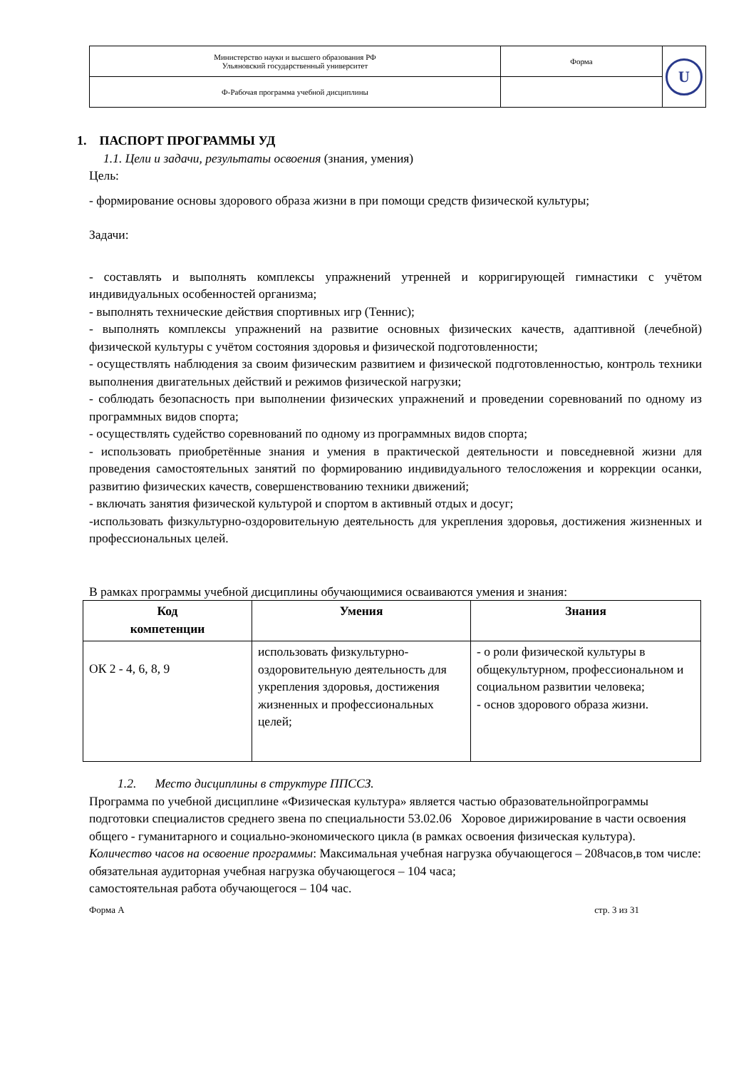| Министерство науки и высшего образования РФ Ульяновский государственный университет | Форма | U |
| Ф-Рабочая программа учебной дисциплины | | |
1. ПАСПОРТ ПРОГРАММЫ УД
1.1. Цели и задачи, результаты освоения (знания, умения)
Цель:
- формирование основы здорового образа жизни в при помощи средств физической культуры;
Задачи:
- составлять и выполнять комплексы упражнений утренней и корригирующей гимнастики с учётом индивидуальных особенностей организма;
- выполнять технические действия спортивных игр (Теннис);
- выполнять комплексы упражнений на развитие основных физических качеств, адаптивной (лечебной) физической культуры с учётом состояния здоровья и физической подготовленности;
- осуществлять наблюдения за своим физическим развитием и физической подготовленностью, контроль техники выполнения двигательных действий и режимов физической нагрузки;
- соблюдать безопасность при выполнении физических упражнений и проведении соревнований по одному из программных видов спорта;
- осуществлять судейство соревнований по одному из программных видов спорта;
- использовать приобретённые знания и умения в практической деятельности и повседневной жизни для проведения самостоятельных занятий по формированию индивидуального телосложения и коррекции осанки, развитию физических качеств, совершенствованию техники движений;
- включать занятия физической культурой и спортом в активный отдых и досуг;
-использовать физкультурно-оздоровительную деятельность для укрепления здоровья, достижения жизненных и профессиональных целей.
В рамках программы учебной дисциплины обучающимися осваиваются умения и знания:
| Код компетенции | Умения | Знания |
| --- | --- | --- |
| ОК 2 - 4, 6, 8, 9 | использовать физкультурно-оздоровительную деятельность для укрепления здоровья, достижения жизненных и профессиональных целей; | - о роли физической культуры в общекультурном, профессиональном и социальном развитии человека; - основ здорового образа жизни. |
1.2. Место дисциплины в структуре ППССЗ.
Программа по учебной дисциплине «Физическая культура» является частью образовательнойпрограммы подготовки специалистов среднего звена по специальности 53.02.06 Хоровое дирижирование в части освоения общего - гуманитарного и социально-экономического цикла (в рамках освоения физическая культура).
Количество часов на освоение программы: Максимальная учебная нагрузка обучающегося – 208часов,в том числе:
обязательная аудиторная учебная нагрузка обучающегося – 104 часа;
самостоятельная работа обучающегося – 104 час.
Форма А стр. 3 из 31